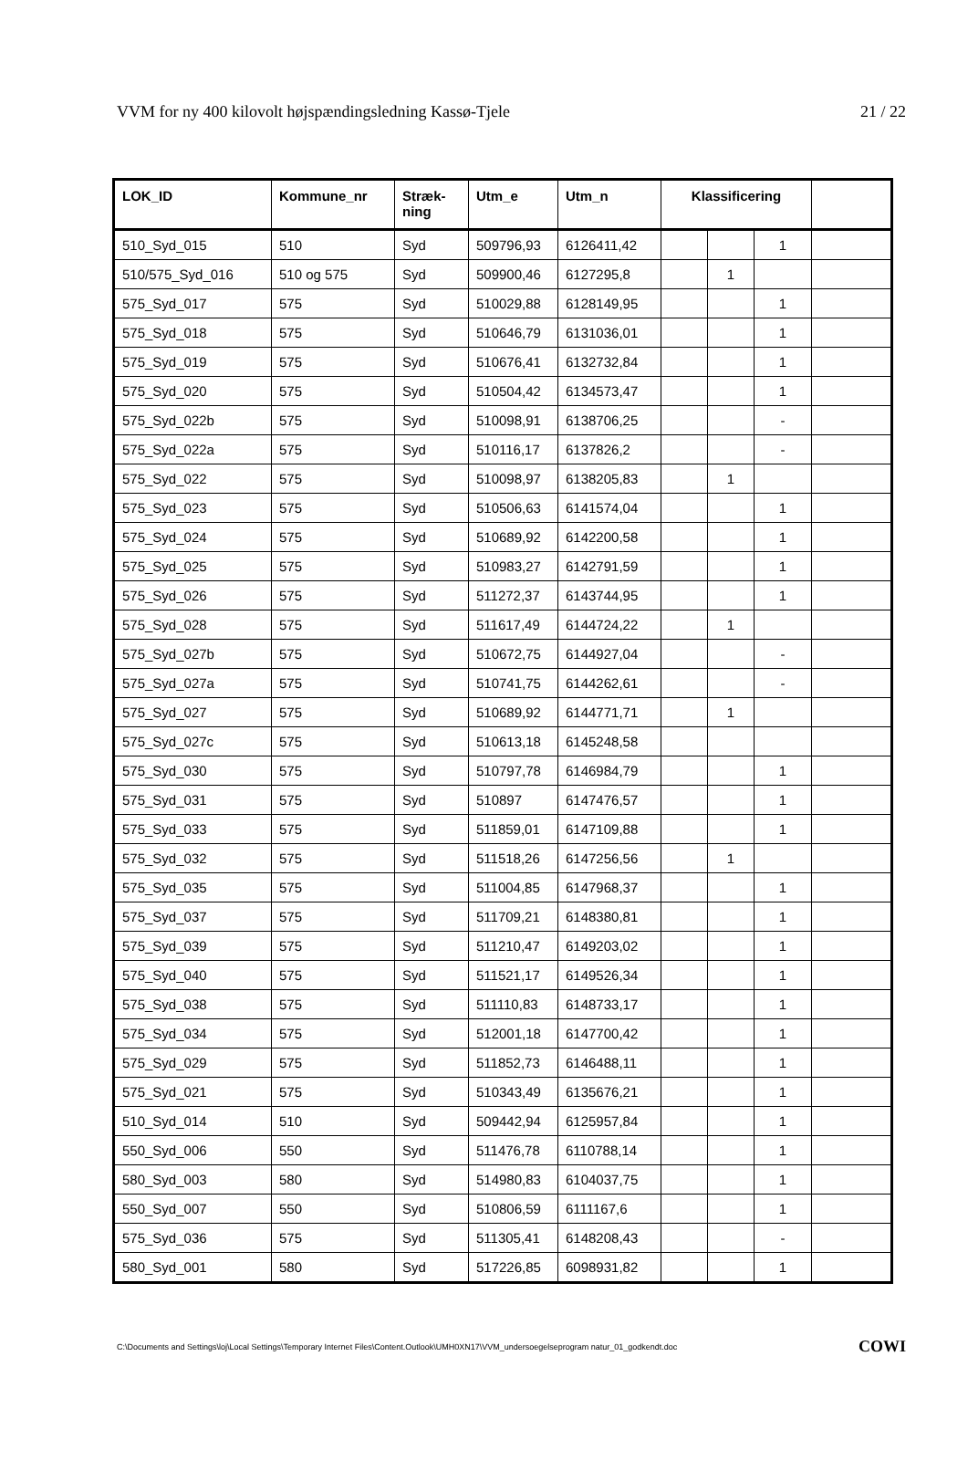VVM for ny 400 kilovolt højspændingsledning Kassø-Tjele 21 / 22
| LOK_ID | Kommune_nr | Stræk- ning | Utm_e | Utm_n | Klassificering | | | |
| --- | --- | --- | --- | --- | --- | --- | --- | --- |
| 510_Syd_015 | 510 | Syd | 509796,93 | 6126411,42 | | | 1 | |
| 510/575_Syd_016 | 510 og 575 | Syd | 509900,46 | 6127295,8 | | 1 | | |
| 575_Syd_017 | 575 | Syd | 510029,88 | 6128149,95 | | | 1 | |
| 575_Syd_018 | 575 | Syd | 510646,79 | 6131036,01 | | | 1 | |
| 575_Syd_019 | 575 | Syd | 510676,41 | 6132732,84 | | | 1 | |
| 575_Syd_020 | 575 | Syd | 510504,42 | 6134573,47 | | | 1 | |
| 575_Syd_022b | 575 | Syd | 510098,91 | 6138706,25 | | | - | |
| 575_Syd_022a | 575 | Syd | 510116,17 | 6137826,2 | | | - | |
| 575_Syd_022 | 575 | Syd | 510098,97 | 6138205,83 | | 1 | | |
| 575_Syd_023 | 575 | Syd | 510506,63 | 6141574,04 | | | 1 | |
| 575_Syd_024 | 575 | Syd | 510689,92 | 6142200,58 | | | 1 | |
| 575_Syd_025 | 575 | Syd | 510983,27 | 6142791,59 | | | 1 | |
| 575_Syd_026 | 575 | Syd | 511272,37 | 6143744,95 | | | 1 | |
| 575_Syd_028 | 575 | Syd | 511617,49 | 6144724,22 | | 1 | | |
| 575_Syd_027b | 575 | Syd | 510672,75 | 6144927,04 | | | - | |
| 575_Syd_027a | 575 | Syd | 510741,75 | 6144262,61 | | | - | |
| 575_Syd_027 | 575 | Syd | 510689,92 | 6144771,71 | | 1 | | |
| 575_Syd_027c | 575 | Syd | 510613,18 | 6145248,58 | | | | |
| 575_Syd_030 | 575 | Syd | 510797,78 | 6146984,79 | | | 1 | |
| 575_Syd_031 | 575 | Syd | 510897 | 6147476,57 | | | 1 | |
| 575_Syd_033 | 575 | Syd | 511859,01 | 6147109,88 | | | 1 | |
| 575_Syd_032 | 575 | Syd | 511518,26 | 6147256,56 | | 1 | | |
| 575_Syd_035 | 575 | Syd | 511004,85 | 6147968,37 | | | 1 | |
| 575_Syd_037 | 575 | Syd | 511709,21 | 6148380,81 | | | 1 | |
| 575_Syd_039 | 575 | Syd | 511210,47 | 6149203,02 | | | 1 | |
| 575_Syd_040 | 575 | Syd | 511521,17 | 6149526,34 | | | 1 | |
| 575_Syd_038 | 575 | Syd | 511110,83 | 6148733,17 | | | 1 | |
| 575_Syd_034 | 575 | Syd | 512001,18 | 6147700,42 | | | 1 | |
| 575_Syd_029 | 575 | Syd | 511852,73 | 6146488,11 | | | 1 | |
| 575_Syd_021 | 575 | Syd | 510343,49 | 6135676,21 | | | 1 | |
| 510_Syd_014 | 510 | Syd | 509442,94 | 6125957,84 | | | 1 | |
| 550_Syd_006 | 550 | Syd | 511476,78 | 6110788,14 | | | 1 | |
| 580_Syd_003 | 580 | Syd | 514980,83 | 6104037,75 | | | 1 | |
| 550_Syd_007 | 550 | Syd | 510806,59 | 6111167,6 | | | 1 | |
| 575_Syd_036 | 575 | Syd | 511305,41 | 6148208,43 | | | - | |
| 580_Syd_001 | 580 | Syd | 517226,85 | 6098931,82 | | | 1 | |
C:\Documents and Settings\loj\Local Settings\Temporary Internet Files\Content.Outlook\UMH0XN17\VVM_undersoegelseprogram natur_01_godkendt.doc COWI